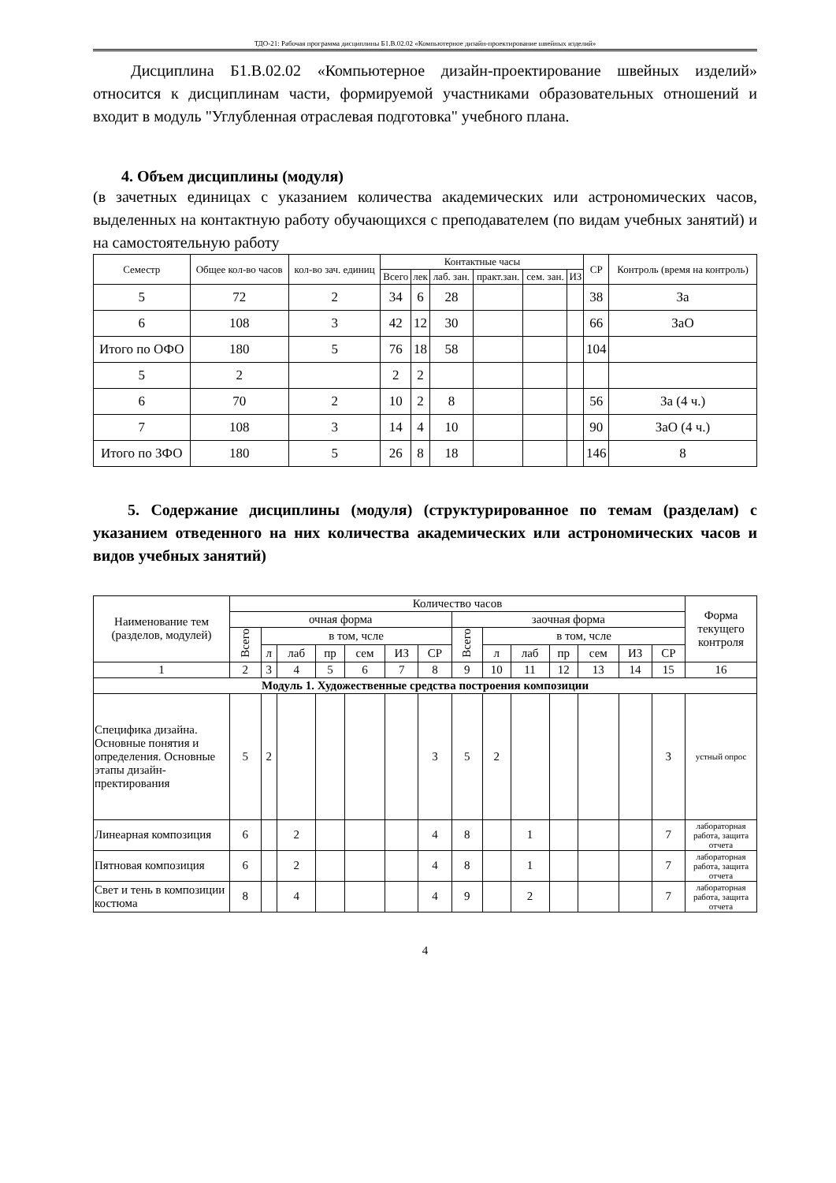ТДО-21: Рабочая программа дисциплины Б1.В.02.02 «Компьютерное дизайн-проектирование швейных изделий»
Дисциплина Б1.В.02.02 «Компьютерное дизайн-проектирование швейных изделий» относится к дисциплинам части, формируемой участниками образовательных отношений и входит в модуль "Углубленная отраслевая подготовка" учебного плана.
4. Объем дисциплины (модуля)
(в зачетных единицах с указанием количества академических или астрономических часов, выделенных на контактную работу обучающихся с преподавателем (по видам учебных занятий) и на самостоятельную работу
| Семестр | Общее кол-во часов | кол-во зач. единиц | Контактные часы | | | | | | СР | Контроль (время на контроль) |
| --- | --- | --- | --- | --- | --- | --- | --- | --- | --- | --- |
| | | | Всего | лек | лаб. зан. | практ.зан. | сем. зан. | ИЗ | | |
| 5 | 72 | 2 | 34 | 6 | 28 | | | | 38 | За |
| 6 | 108 | 3 | 42 | 12 | 30 | | | | 66 | ЗаО |
| Итого по ОФО | 180 | 5 | 76 | 18 | 58 | | | | 104 | |
| 5 | 2 | | 2 | 2 | | | | | | |
| 6 | 70 | 2 | 10 | 2 | 8 | | | | 56 | За (4 ч.) |
| 7 | 108 | 3 | 14 | 4 | 10 | | | | 90 | ЗаО (4 ч.) |
| Итого по ЗФО | 180 | 5 | 26 | 8 | 18 | | | | 146 | 8 |
5. Содержание дисциплины (модуля) (структурированное по темам (разделам) с указанием отведенного на них количества академических или астрономических часов и видов учебных занятий)
| Наименование тем (разделов, модулей) | Количество часов | | | | | | | | | | | | | | Форма текущего контроля |
| --- | --- | --- | --- | --- | --- | --- | --- | --- | --- | --- | --- | --- | --- | --- | --- |
| | очная форма | | | | | | | заочная форма | | | | | | | |
| | Всего | в том, чсле | | | | | | Всего | в том, чсле | | | | | | |
| | | л | лаб | пр | сем | ИЗ | СР | | л | лаб | пр | сем | ИЗ | СР | |
| 1 | 2 | 3 | 4 | 5 | 6 | 7 | 8 | 9 | 10 | 11 | 12 | 13 | 14 | 15 | 16 |
| Модуль 1. Художественные средства построения композиции | | | | | | | | | | | | | | | |
| Специфика дизайна. Основные понятия и определения. Основные этапы дизайн-пректирования | 5 | 2 | | | | | 3 | 5 | 2 | | | | | 3 | устный опрос |
| Линеарная композиция | 6 | | 2 | | | | 4 | 8 | | 1 | | | | 7 | лабораторная работа, защита отчета |
| Пятновая композиция | 6 | | 2 | | | | 4 | 8 | | 1 | | | | 7 | лабораторная работа, защита отчета |
| Свет и тень в композиции костюма | 8 | | 4 | | | | 4 | 9 | | 2 | | | | 7 | лабораторная работа, защита отчета |
4